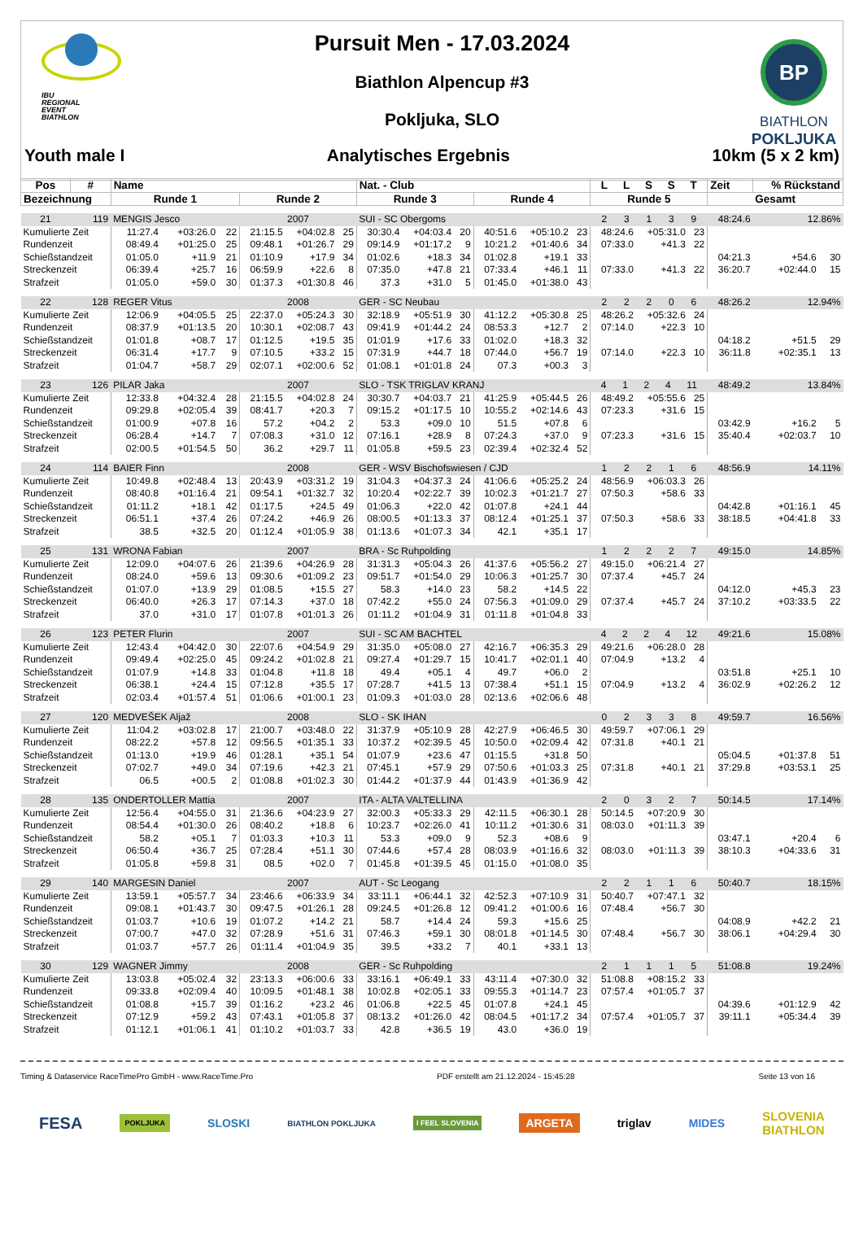IBU
REGIONAL
EVENT
BIATHLON
Pursuit Men - 17.03.2024
Biathlon Alpencup #3
Pokljuka, SLO
BP
BIATHLON
POKLJUKA
Youth male I Analytisches Ergebnis 10km (5 x 2 km)
| Pos | # | Name | | | | | | Nat. - Club | | | | | | L L S S T | | | Zeit | % Rückstand | |
| --- | --- | --- | --- | --- | --- | --- | --- | --- | --- | --- | --- | --- | --- | --- | --- | --- | --- | --- | --- |
| Bezeichnung | | Runde 1 | | | Runde 2 | | | Runde 3 | | | Runde 4 | | | Runde 5 | | | Gesamt | | |
| 21 | 119 | MENGIS Jesco | | | 2007 | | | SUI - SC Obergoms | | | | | | 2 3 1 3 9 | | | 48:24.6 | 12.86% | |
| Kumulierte Zeit | | 11:27.4 | +03:26.0 | 22 | 21:15.5 | +04:02.8 | 25 | 30:30.4 | +04:03.4 | 20 | 40:51.6 | +05:10.2 | 23 | 48:24.6 | +05:31.0 | 23 | | | |
| Rundenzeit | | 08:49.4 | +01:25.0 | 25 | 09:48.1 | +01:26.7 | 29 | 09:14.9 | +01:17.2 | 9 | 10:21.2 | +01:40.6 | 34 | 07:33.0 | +41.3 | 22 | | | |
| Schießstandzeit | | 01:05.0 | +11.9 | 21 | 01:10.9 | +17.9 | 34 | 01:02.6 | +18.3 | 34 | 01:02.8 | +19.1 | 33 | | | | 04:21.3 | +54.6 | 30 |
| Streckenzeit | | 06:39.4 | +25.7 | 16 | 06:59.9 | +22.6 | 8 | 07:35.0 | +47.8 | 21 | 07:33.4 | +46.1 | 11 | 07:33.0 | +41.3 | 22 | 36:20.7 | +02:44.0 | 15 |
| Strafzeit | | 01:05.0 | +59.0 | 30 | 01:37.3 | +01:30.8 | 46 | 37.3 | +31.0 | 5 | 01:45.0 | +01:38.0 | 43 | | | | | | |
| 22 | 128 | REGER Vitus | | | 2008 | | | GER - SC Neubau | | | | | | 2 2 2 0 6 | | | 48:26.2 | 12.94% | |
| Kumulierte Zeit | | 12:06.9 | +04:05.5 | 25 | 22:37.0 | +05:24.3 | 30 | 32:18.9 | +05:51.9 | 30 | 41:12.2 | +05:30.8 | 25 | 48:26.2 | +05:32.6 | 24 | | | |
| Rundenzeit | | 08:37.9 | +01:13.5 | 20 | 10:30.1 | +02:08.7 | 43 | 09:41.9 | +01:44.2 | 24 | 08:53.3 | +12.7 | 2 | 07:14.0 | +22.3 | 10 | | | |
| Schießstandzeit | | 01:01.8 | +08.7 | 17 | 01:12.5 | +19.5 | 35 | 01:01.9 | +17.6 | 33 | 01:02.0 | +18.3 | 32 | | | | 04:18.2 | +51.5 | 29 |
| Streckenzeit | | 06:31.4 | +17.7 | 9 | 07:10.5 | +33.2 | 15 | 07:31.9 | +44.7 | 18 | 07:44.0 | +56.7 | 19 | 07:14.0 | +22.3 | 10 | 36:11.8 | +02:35.1 | 13 |
| Strafzeit | | 01:04.7 | +58.7 | 29 | 02:07.1 | +02:00.6 | 52 | 01:08.1 | +01:01.8 | 24 | 07.3 | +00.3 | 3 | | | | | | |
| 23 | 126 | PILAR Jaka | | | 2007 | | | SLO - TSK TRIGLAV KRANJ | | | | | | 4 1 2 4 11 | | | 48:49.2 | 13.84% | |
| Kumulierte Zeit | | 12:33.8 | +04:32.4 | 28 | 21:15.5 | +04:02.8 | 24 | 30:30.7 | +04:03.7 | 21 | 41:25.9 | +05:44.5 | 26 | 48:49.2 | +05:55.6 | 25 | | | |
| Rundenzeit | | 09:29.8 | +02:05.4 | 39 | 08:41.7 | +20.3 | 7 | 09:15.2 | +01:17.5 | 10 | 10:55.2 | +02:14.6 | 43 | 07:23.3 | +31.6 | 15 | | | |
| Schießstandzeit | | 01:00.9 | +07.8 | 16 | 57.2 | +04.2 | 2 | 53.3 | +09.0 | 10 | 51.5 | +07.8 | 6 | | | | 03:42.9 | +16.2 | 5 |
| Streckenzeit | | 06:28.4 | +14.7 | 7 | 07:08.3 | +31.0 | 12 | 07:16.1 | +28.9 | 8 | 07:24.3 | +37.0 | 9 | 07:23.3 | +31.6 | 15 | 35:40.4 | +02:03.7 | 10 |
| Strafzeit | | 02:00.5 | +01:54.5 | 50 | 36.2 | +29.7 | 11 | 01:05.8 | +59.5 | 23 | 02:39.4 | +02:32.4 | 52 | | | | | | |
| 24 | 114 | BAIER Finn | | | 2008 | | | GER - WSV Bischofswiesen / CJD | | | | | | 1 2 2 1 6 | | | 48:56.9 | 14.11% | |
| Kumulierte Zeit | | 10:49.8 | +02:48.4 | 13 | 20:43.9 | +03:31.2 | 19 | 31:04.3 | +04:37.3 | 24 | 41:06.6 | +05:25.2 | 24 | 48:56.9 | +06:03.3 | 26 | | | |
| Rundenzeit | | 08:40.8 | +01:16.4 | 21 | 09:54.1 | +01:32.7 | 32 | 10:20.4 | +02:22.7 | 39 | 10:02.3 | +01:21.7 | 27 | 07:50.3 | +58.6 | 33 | | | |
| Schießstandzeit | | 01:11.2 | +18.1 | 42 | 01:17.5 | +24.5 | 49 | 01:06.3 | +22.0 | 42 | 01:07.8 | +24.1 | 44 | | | | 04:42.8 | +01:16.1 | 45 |
| Streckenzeit | | 06:51.1 | +37.4 | 26 | 07:24.2 | +46.9 | 26 | 08:00.5 | +01:13.3 | 37 | 08:12.4 | +01:25.1 | 37 | 07:50.3 | +58.6 | 33 | 38:18.5 | +04:41.8 | 33 |
| Strafzeit | | 38.5 | +32.5 | 20 | 01:12.4 | +01:05.9 | 38 | 01:13.6 | +01:07.3 | 34 | 42.1 | +35.1 | 17 | | | | | | |
| 25 | 131 | WRONA Fabian | | | 2007 | | | BRA - Sc Ruhpolding | | | | | | 1 2 2 2 7 | | | 49:15.0 | 14.85% | |
| Kumulierte Zeit | | 12:09.0 | +04:07.6 | 26 | 21:39.6 | +04:26.9 | 28 | 31:31.3 | +05:04.3 | 26 | 41:37.6 | +05:56.2 | 27 | 49:15.0 | +06:21.4 | 27 | | | |
| Rundenzeit | | 08:24.0 | +59.6 | 13 | 09:30.6 | +01:09.2 | 23 | 09:51.7 | +01:54.0 | 29 | 10:06.3 | +01:25.7 | 30 | 07:37.4 | +45.7 | 24 | | | |
| Schießstandzeit | | 01:07.0 | +13.9 | 29 | 01:08.5 | +15.5 | 27 | 58.3 | +14.0 | 23 | 58.2 | +14.5 | 22 | | | | 04:12.0 | +45.3 | 23 |
| Streckenzeit | | 06:40.0 | +26.3 | 17 | 07:14.3 | +37.0 | 18 | 07:42.2 | +55.0 | 24 | 07:56.3 | +01:09.0 | 29 | 07:37.4 | +45.7 | 24 | 37:10.2 | +03:33.5 | 22 |
| Strafzeit | | 37.0 | +31.0 | 17 | 01:07.8 | +01:01.3 | 26 | 01:11.2 | +01:04.9 | 31 | 01:11.8 | +01:04.8 | 33 | | | | | | |
| 26 | 123 | PETER Flurin | | | 2007 | | | SUI - SC AM BACHTEL | | | | | | 4 2 2 4 12 | | | 49:21.6 | 15.08% | |
| Kumulierte Zeit | | 12:43.4 | +04:42.0 | 30 | 22:07.6 | +04:54.9 | 29 | 31:35.0 | +05:08.0 | 27 | 42:16.7 | +06:35.3 | 29 | 49:21.6 | +06:28.0 | 28 | | | |
| Rundenzeit | | 09:49.4 | +02:25.0 | 45 | 09:24.2 | +01:02.8 | 21 | 09:27.4 | +01:29.7 | 15 | 10:41.7 | +02:01.1 | 40 | 07:04.9 | +13.2 | 4 | | | |
| Schießstandzeit | | 01:07.9 | +14.8 | 33 | 01:04.8 | +11.8 | 18 | 49.4 | +05.1 | 4 | 49.7 | +06.0 | 2 | | | | 03:51.8 | +25.1 | 10 |
| Streckenzeit | | 06:38.1 | +24.4 | 15 | 07:12.8 | +35.5 | 17 | 07:28.7 | +41.5 | 13 | 07:38.4 | +51.1 | 15 | 07:04.9 | +13.2 | 4 | 36:02.9 | +02:26.2 | 12 |
| Strafzeit | | 02:03.4 | +01:57.4 | 51 | 01:06.6 | +01:00.1 | 23 | 01:09.3 | +01:03.0 | 28 | 02:13.6 | +02:06.6 | 48 | | | | | | |
| 27 | 120 | MEDVEŠEK Aljaž | | | 2008 | | | SLO - SK IHAN | | | | | | 0 2 3 3 8 | | | 49:59.7 | 16.56% | |
| Kumulierte Zeit | | 11:04.2 | +03:02.8 | 17 | 21:00.7 | +03:48.0 | 22 | 31:37.9 | +05:10.9 | 28 | 42:27.9 | +06:46.5 | 30 | 49:59.7 | +07:06.1 | 29 | | | |
| Rundenzeit | | 08:22.2 | +57.8 | 12 | 09:56.5 | +01:35.1 | 33 | 10:37.2 | +02:39.5 | 45 | 10:50.0 | +02:09.4 | 42 | 07:31.8 | +40.1 | 21 | | | |
| Schießstandzeit | | 01:13.0 | +19.9 | 46 | 01:28.1 | +35.1 | 54 | 01:07.9 | +23.6 | 47 | 01:15.5 | +31.8 | 50 | | | | 05:04.5 | +01:37.8 | 51 |
| Streckenzeit | | 07:02.7 | +49.0 | 34 | 07:19.6 | +42.3 | 21 | 07:45.1 | +57.9 | 29 | 07:50.6 | +01:03.3 | 25 | 07:31.8 | +40.1 | 21 | 37:29.8 | +03:53.1 | 25 |
| Strafzeit | | 06.5 | +00.5 | 2 | 01:08.8 | +01:02.3 | 30 | 01:44.2 | +01:37.9 | 44 | 01:43.9 | +01:36.9 | 42 | | | | | | |
| 28 | 135 | ONDERTOLLER Mattia | | | 2007 | | | ITA - ALTA VALTELLINA | | | | | | 2 0 3 2 7 | | | 50:14.5 | 17.14% | |
| Kumulierte Zeit | | 12:56.4 | +04:55.0 | 31 | 21:36.6 | +04:23.9 | 27 | 32:00.3 | +05:33.3 | 29 | 42:11.5 | +06:30.1 | 28 | 50:14.5 | +07:20.9 | 30 | | | |
| Rundenzeit | | 08:54.4 | +01:30.0 | 26 | 08:40.2 | +18.8 | 6 | 10:23.7 | +02:26.0 | 41 | 10:11.2 | +01:30.6 | 31 | 08:03.0 | +01:11.3 | 39 | | | |
| Schießstandzeit | | 58.2 | +05.1 | 7 | 01:03.3 | +10.3 | 11 | 53.3 | +09.0 | 9 | 52.3 | +08.6 | 9 | | | | 03:47.1 | +20.4 | 6 |
| Streckenzeit | | 06:50.4 | +36.7 | 25 | 07:28.4 | +51.1 | 30 | 07:44.6 | +57.4 | 28 | 08:03.9 | +01:16.6 | 32 | 08:03.0 | +01:11.3 | 39 | 38:10.3 | +04:33.6 | 31 |
| Strafzeit | | 01:05.8 | +59.8 | 31 | 08.5 | +02.0 | 7 | 01:45.8 | +01:39.5 | 45 | 01:15.0 | +01:08.0 | 35 | | | | | | |
| 29 | 140 | MARGESIN Daniel | | | 2007 | | | AUT - Sc Leogang | | | | | | 2 2 1 1 6 | | | 50:40.7 | 18.15% | |
| Kumulierte Zeit | | 13:59.1 | +05:57.7 | 34 | 23:46.6 | +06:33.9 | 34 | 33:11.1 | +06:44.1 | 32 | 42:52.3 | +07:10.9 | 31 | 50:40.7 | +07:47.1 | 32 | | | |
| Rundenzeit | | 09:08.1 | +01:43.7 | 30 | 09:47.5 | +01:26.1 | 28 | 09:24.5 | +01:26.8 | 12 | 09:41.2 | +01:00.6 | 16 | 07:48.4 | +56.7 | 30 | | | |
| Schießstandzeit | | 01:03.7 | +10.6 | 19 | 01:07.2 | +14.2 | 21 | 58.7 | +14.4 | 24 | 59.3 | +15.6 | 25 | | | | 04:08.9 | +42.2 | 21 |
| Streckenzeit | | 07:00.7 | +47.0 | 32 | 07:28.9 | +51.6 | 31 | 07:46.3 | +59.1 | 30 | 08:01.8 | +01:14.5 | 30 | 07:48.4 | +56.7 | 30 | 38:06.1 | +04:29.4 | 30 |
| Strafzeit | | 01:03.7 | +57.7 | 26 | 01:11.4 | +01:04.9 | 35 | 39.5 | +33.2 | 7 | 40.1 | +33.1 | 13 | | | | | | |
| 30 | 129 | WAGNER Jimmy | | | 2008 | | | GER - Sc Ruhpolding | | | | | | 2 1 1 1 5 | | | 51:08.8 | 19.24% | |
| Kumulierte Zeit | | 13:03.8 | +05:02.4 | 32 | 23:13.3 | +06:00.6 | 33 | 33:16.1 | +06:49.1 | 33 | 43:11.4 | +07:30.0 | 32 | 51:08.8 | +08:15.2 | 33 | | | |
| Rundenzeit | | 09:33.8 | +02:09.4 | 40 | 10:09.5 | +01:48.1 | 38 | 10:02.8 | +02:05.1 | 33 | 09:55.3 | +01:14.7 | 23 | 07:57.4 | +01:05.7 | 37 | | | |
| Schießstandzeit | | 01:08.8 | +15.7 | 39 | 01:16.2 | +23.2 | 46 | 01:06.8 | +22.5 | 45 | 01:07.8 | +24.1 | 45 | | | | 04:39.6 | +01:12.9 | 42 |
| Streckenzeit | | 07:12.9 | +59.2 | 43 | 07:43.1 | +01:05.8 | 37 | 08:13.2 | +01:26.0 | 42 | 08:04.5 | +01:17.2 | 34 | 07:57.4 | +01:05.7 | 37 | 39:11.1 | +05:34.4 | 39 |
| Strafzeit | | 01:12.1 | +01:06.1 | 41 | 01:10.2 | +01:03.7 | 33 | 42.8 | +36.5 | 19 | 43.0 | +36.0 | 19 | | | | | | |
Timing & Dataservice RaceTimePro GmbH - www.RaceTime.Pro PDF erstellt am 21.12.2024 - 15:45:28 Seite 13 von 16
FESA POKLJUKA SLOSKI BIATHLON POKLJUKA I FEEL SLOVENIA ARGETA triglav MIDES SLOVENIA
BIATHLON